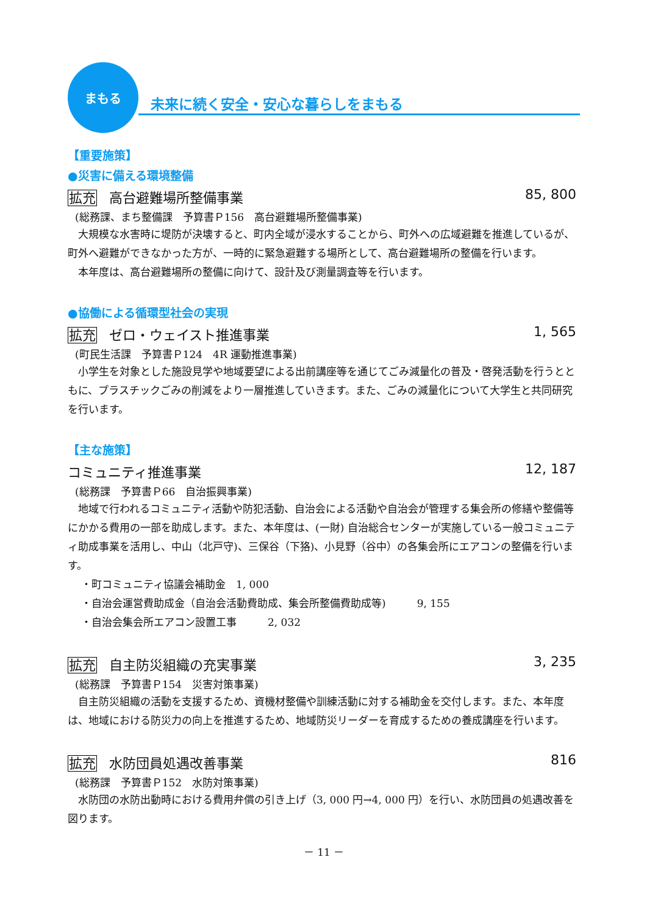まもる
未来に続く安全・安心な暮らしをまもる
【重要施策】
●災害に備える環境整備
拡充 高台避難場所整備事業 85, 800
(総務課、まち整備課　予算書Ｐ156　高台避難場所整備事業)
大規模な水害時に堤防が決壊すると、町内全域が浸水することから、町外への広域避難を推進しているが、町外へ避難ができなかった方が、一時的に緊急避難する場所として、高台避難場所の整備を行います。
本年度は、高台避難場所の整備に向けて、設計及び測量調査等を行います。
●協働による循環型社会の実現
拡充 ゼロ・ウェイスト推進事業 1, 565
(町民生活課　予算書Ｐ124　4R 運動推進事業)
小学生を対象とした施設見学や地域要望による出前講座等を通じてごみ減量化の普及・啓発活動を行うとともに、プラスチックごみの削減をより一層推進していきます。また、ごみの減量化について大学生と共同研究を行います。
【主な施策】
コミュニティ推進事業 12, 187
(総務課　予算書Ｐ66　自治振興事業)
地域で行われるコミュニティ活動や防犯活動、自治会による活動や自治会が管理する集会所の修繕や整備等にかかる費用の一部を助成します。また、本年度は、(一財) 自治総合センターが実施している一般コミュニティ助成事業を活用し、中山（北戸守)、三保谷（下狢)、小見野（谷中）の各集会所にエアコンの整備を行います。
・町コミュニティ協議会補助金　1, 000
・自治会運営費助成金（自治会活動費助成、集会所整備費助成等)　　　9, 155
・自治会集会所エアコン設置工事　　　2, 032
拡充 自主防災組織の充実事業 3, 235
(総務課　予算書Ｐ154　災害対策事業)
自主防災組織の活動を支援するため、資機材整備や訓練活動に対する補助金を交付します。また、本年度は、地域における防災力の向上を推進するため、地域防災リーダーを育成するための養成講座を行います。
拡充 水防団員処遇改善事業 816
(総務課　予算書Ｐ152　水防対策事業)
水防団の水防出動時における費用弁償の引き上げ（3, 000 円→4, 000 円）を行い、水防団員の処遇改善を図ります。
－ 11 －